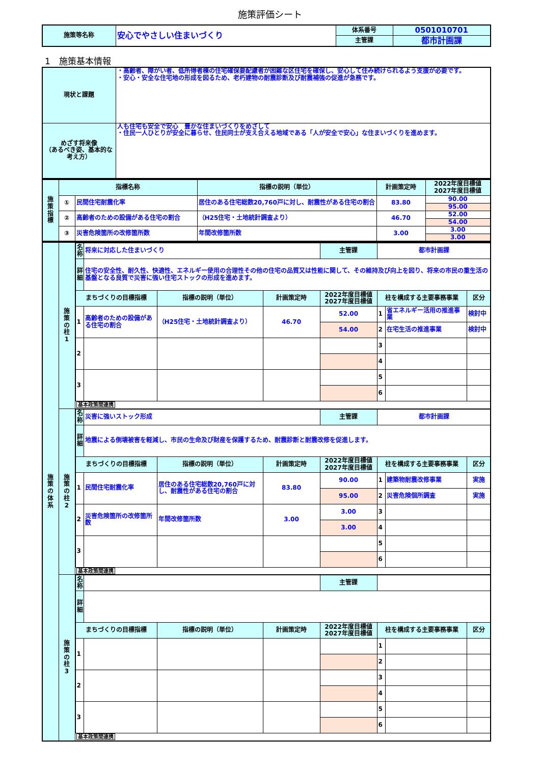施策評価シート
| 施策等名称 | 安心でやさしい住まいづくり | 体系番号 | 0501010701 |
| | | 主管課 | 都市計画課 |
1　施策基本情報
| 現状と課題 | ・高齢者、障がい者、低所得者棟の住宅確保要配慮者が困難な区住宅を確保し、安心して住み続けられるよう支援が必要です。 ・安心・安全な住宅地の形成を図るため、老朽建物の耐震診断及び耐震補強の促進が急務です。 |
| めざす将来像 （あるべき姿、基本的な考え方） | 人も住宅も安全で安心 豊かな住まいづくりをめざして ・住民一人ひとりが安全に暮らせ、住民同士が支え合える地域である「人が安全で安心」な住まいづくりを進めます。 |
| 施 策 指 標 | 指標名称 | | 指標の説明（単位） | 計画策定時 | 2022年度目標値 2027年度目標値 |
| --- | --- | --- | --- | --- | --- |
| | ① | 民間住宅耐震化率 | 居住のある住宅総数20,760戸に対し、耐震性がある住宅の割合 | 83.80 | 90.00 |
| | | | | | 95.00 |
| | ② | 高齢者のための設備がある住宅の割合 | （H25住宅・土地統計調査より） | 46.70 | 52.00 |
| | | | | | 54.00 |
| | ③ | 災害危険箇所の改修箇所数 | 年間改修箇所数 | 3.00 | 3.00 |
| | | | | | 3.00 |
| 施 策 の 体 系 | 施 策 の 柱 1 | / 名 称 / 将来に対応した住まいづくり / / / 主管課 / 都市計画課 / / / / 詳 細 / 住宅の安全性、耐久性、快適性、エネルギー使用の合理性その他の住宅の品質又は性能に関して、その維持及び向上を図り、将来の市民の重生活の基盤となる良質で災害に強い住宅ストックの形成を進めます。 / / / / / / / / まちづくりの目標指標 / / 指標の説明（単位） / 計画策定時 / 2022年度目標値 2027年度目標値 / 柱を構成する主要事務事業 / / 区分 / / 1 / 高齢者のための設備がある住宅の割合 / （H25住宅・土地統計調査より） / 46.70 / 52.00 / 1 / 省エネルギー活用の推進事業 / 検討中 / / / / / / 54.00 / 2 / 在宅生活の推進事業 / 検討中 / / 2 / / / / / 3 / / / / / / / / / 4 / / / / 3 / / / / / 5 / / / / / / / / / 6 / / / / 基本政策間連携 / / / / / / / / |
| | 施 策 の 柱 2 | / 名 称 / 災害に強いストック形成 / / / 主管課 / 都市計画課 / / / / 詳 細 / 地震による倒壊被害を軽減し、市民の生命及び財産を保護するため、耐震診断と耐震改修を促進します。 / / / / / / / / まちづくりの目標指標 / / 指標の説明（単位） / 計画策定時 / 2022年度目標値 2027年度目標値 / 柱を構成する主要事務事業 / / 区分 / / 1 / 民間住宅耐震化率 / 居住のある住宅総数20,760戸に対し、耐震性がある住宅の割合 / 83.80 / 90.00 / 1 / 建築物耐震改修事業 / 実施 / / / / / / 95.00 / 2 / 災害危険個所調査 / 実施 / / 2 / 災害危険箇所の改修箇所数 / 年間改修箇所数 / 3.00 / 3.00 / 3 / / / / / / / / 3.00 / 4 / / / / 3 / / / / / 5 / / / / / / / / / 6 / / / / 基本政策間連携 / / / / / / / / |
| | 施 策 の 柱 3 | / 名 称 / / / / 主管課 / / / / / 詳 細 / / / / / / / / / まちづくりの目標指標 / / 指標の説明（単位） / 計画策定時 / 2022年度目標値 2027年度目標値 / 柱を構成する主要事務事業 / / 区分 / / 1 / / / / / 1 / / / / / / / / / 2 / / / / 2 / / / / / 3 / / / / / / / / / 4 / / / / 3 / / / / / 5 / / / / / / / / / 6 / / / / 基本政策間連携 / / / / / / / / |